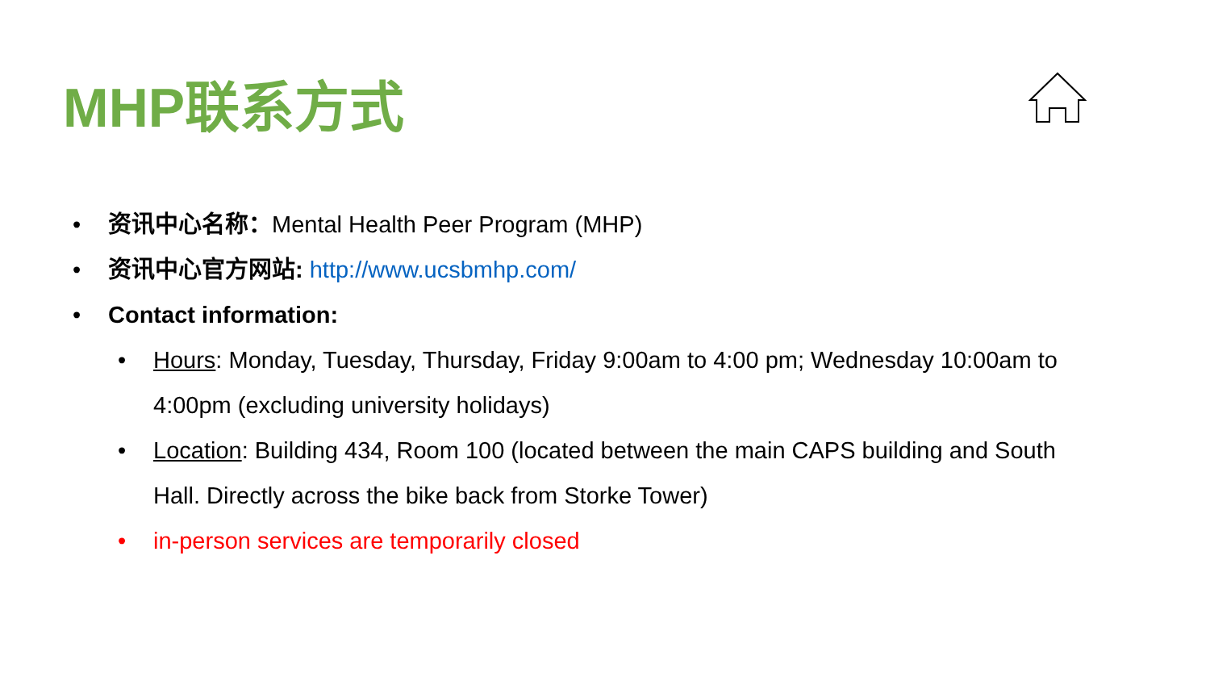MHP联系方式
• 资讯中心名称：Mental Health Peer Program (MHP)
• 资讯中心官方网站: http://www.ucsbmhp.com/
• Contact information:
• Hours: Monday, Tuesday, Thursday, Friday 9:00am to 4:00 pm; Wednesday 10:00am to 4:00pm (excluding university holidays)
• Location: Building 434, Room 100 (located between the main CAPS building and South Hall. Directly across the bike back from Storke Tower)
• in-person services are temporarily closed